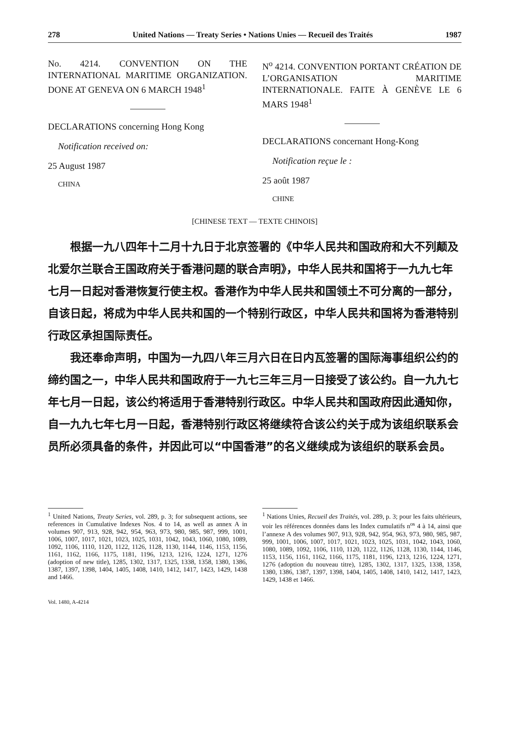278 United Nations — Treaty Series • Nations Unies — Recueil des Traités 1987
No. 4214. CONVENTION ON THE INTERNATIONAL MARITIME ORGANIZATION. DONE AT GENEVA ON 6 MARCH 1948<sup>1</sup>
DECLARATIONS concerning Hong Kong
Notification received on:
25 August 1987
CHINA
N<sup>o</sup> 4214. CONVENTION PORTANT CRÉATION DE L’ORGANISATION MARITIME INTERNATIONALE. FAITE À GENÈVE LE 6 MARS 1948<sup>1</sup>
DECLARATIONS concernant Hong-Kong
Notification reçue le :
25 août 1987
CHINE
[CHINESE TEXT — TEXTE CHINOIS]
根据一九八四年十二月十九日于北京签署的《中华人民共和国政府和大不列颠及北爱尔兰联合王国政府关于香港问题的联合声明》，中华人民共和国将于一九九七年七月一日起对香港恢复行使主权。香港作为中华人民共和国领土不可分离的一部分，自该日起，将成为中华人民共和国的一个特别行政区，中华人民共和国将为香港特别行政区承担国际责任。
我还奉命声明，中国为一九四八年三月六日在日内瓦签署的国际海事组织公约的缔约国之一，中华人民共和国政府于一九七三年三月一日接受了该公约。自一九九七年七月一日起，该公约将适用于香港特别行政区。中华人民共和国政府因此通知你，自一九九七年七月一日起，香港特别行政区将继续符合该公约关于成为该组织联系会员所必须具备的条件，并因此可以“中国香港”的名义继续成为该组织的联系会员。
<sup>1</sup> United Nations, Treaty Series, vol. 289, p. 3; for subsequent actions, see references in Cumulative Indexes Nos. 4 to 14, as well as annex A in volumes 907, 913, 928, 942, 954, 963, 973, 980, 985, 987, 999, 1001, 1006, 1007, 1017, 1021, 1023, 1025, 1031, 1042, 1043, 1060, 1080, 1089, 1092, 1106, 1110, 1120, 1122, 1126, 1128, 1130, 1144, 1146, 1153, 1156, 1161, 1162, 1166, 1175, 1181, 1196, 1213, 1216, 1224, 1271, 1276 (adoption of new title), 1285, 1302, 1317, 1325, 1338, 1358, 1380, 1386, 1387, 1397, 1398, 1404, 1405, 1408, 1410, 1412, 1417, 1423, 1429, 1438 and 1466.
Vol. 1480, A-4214
<sup>1</sup> Nations Unies, Recueil des Traités, vol. 289, p. 3; pour les faits ultérieurs, voir les références données dans les Index cumulatifs n<sup>os</sup> 4 à 14, ainsi que l’annexe A des volumes 907, 913, 928, 942, 954, 963, 973, 980, 985, 987, 999, 1001, 1006, 1007, 1017, 1021, 1023, 1025, 1031, 1042, 1043, 1060, 1080, 1089, 1092, 1106, 1110, 1120, 1122, 1126, 1128, 1130, 1144, 1146, 1153, 1156, 1161, 1162, 1166, 1175, 1181, 1196, 1213, 1216, 1224, 1271, 1276 (adoption du nouveau titre), 1285, 1302, 1317, 1325, 1338, 1358, 1380, 1386, 1387, 1397, 1398, 1404, 1405, 1408, 1410, 1412, 1417, 1423, 1429, 1438 et 1466.